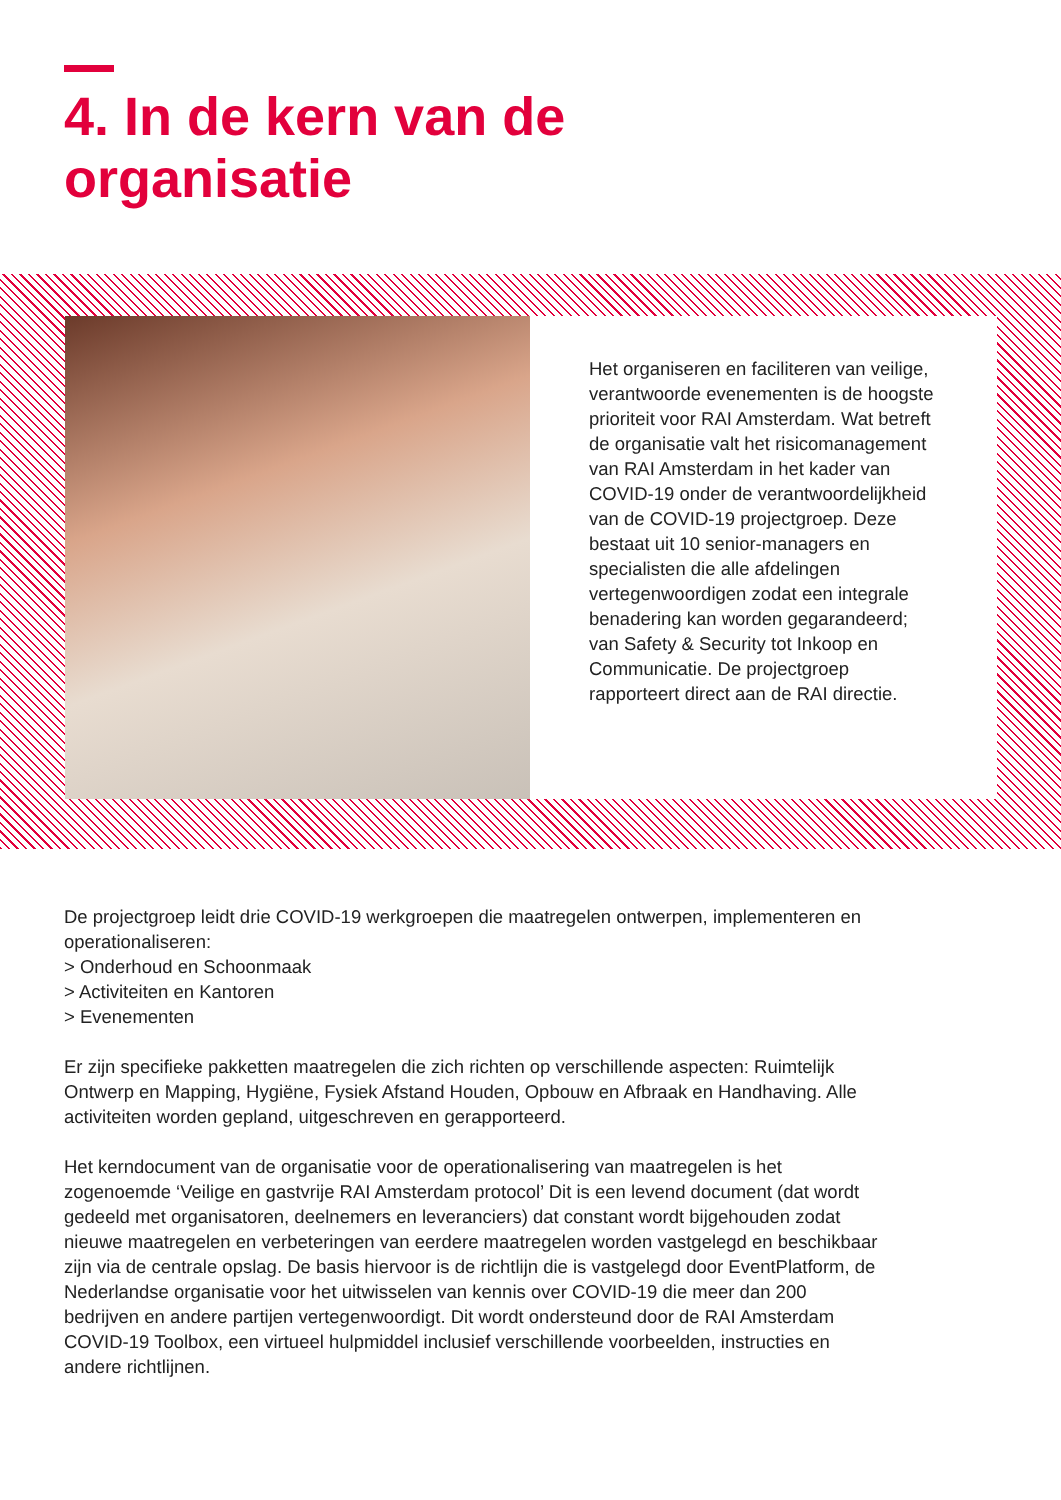4. In de kern van de
organisatie
Het organiseren en faciliteren van veilige, verantwoorde evenementen is de hoogste prioriteit voor RAI Amsterdam. Wat betreft de organisatie valt het risicomanagement van RAI Amsterdam in het kader van COVID-19 onder de verantwoordelijkheid van de COVID-19 projectgroep. Deze bestaat uit 10 senior-managers en specialisten die alle afdelingen vertegenwoordigen zodat een integrale benadering kan worden gegarandeerd; van Safety & Security tot Inkoop en Communicatie. De projectgroep rapporteert direct aan de RAI directie.
De projectgroep leidt drie COVID-19 werkgroepen die maatregelen ontwerpen, implementeren en operationaliseren:
> Onderhoud en Schoonmaak
> Activiteiten en Kantoren
> Evenementen
Er zijn specifieke pakketten maatregelen die zich richten op verschillende aspecten: Ruimtelijk Ontwerp en Mapping, Hygiëne, Fysiek Afstand Houden, Opbouw en Afbraak en Handhaving. Alle activiteiten worden gepland, uitgeschreven en gerapporteerd.
Het kerndocument van de organisatie voor de operationalisering van maatregelen is het zogenoemde ‘Veilige en gastvrije RAI Amsterdam protocol’ Dit is een levend document (dat wordt gedeeld met organisatoren, deelnemers en leveranciers) dat constant wordt bijgehouden zodat nieuwe maatregelen en verbeteringen van eerdere maatregelen worden vastgelegd en beschikbaar zijn via de centrale opslag. De basis hiervoor is de richtlijn die is vastgelegd door EventPlatform, de Nederlandse organisatie voor het uitwisselen van kennis over COVID-19 die meer dan 200 bedrijven en andere partijen vertegenwoordigt. Dit wordt ondersteund door de RAI Amsterdam COVID-19 Toolbox, een virtueel hulpmiddel inclusief verschillende voorbeelden, instructies en andere richtlijnen.